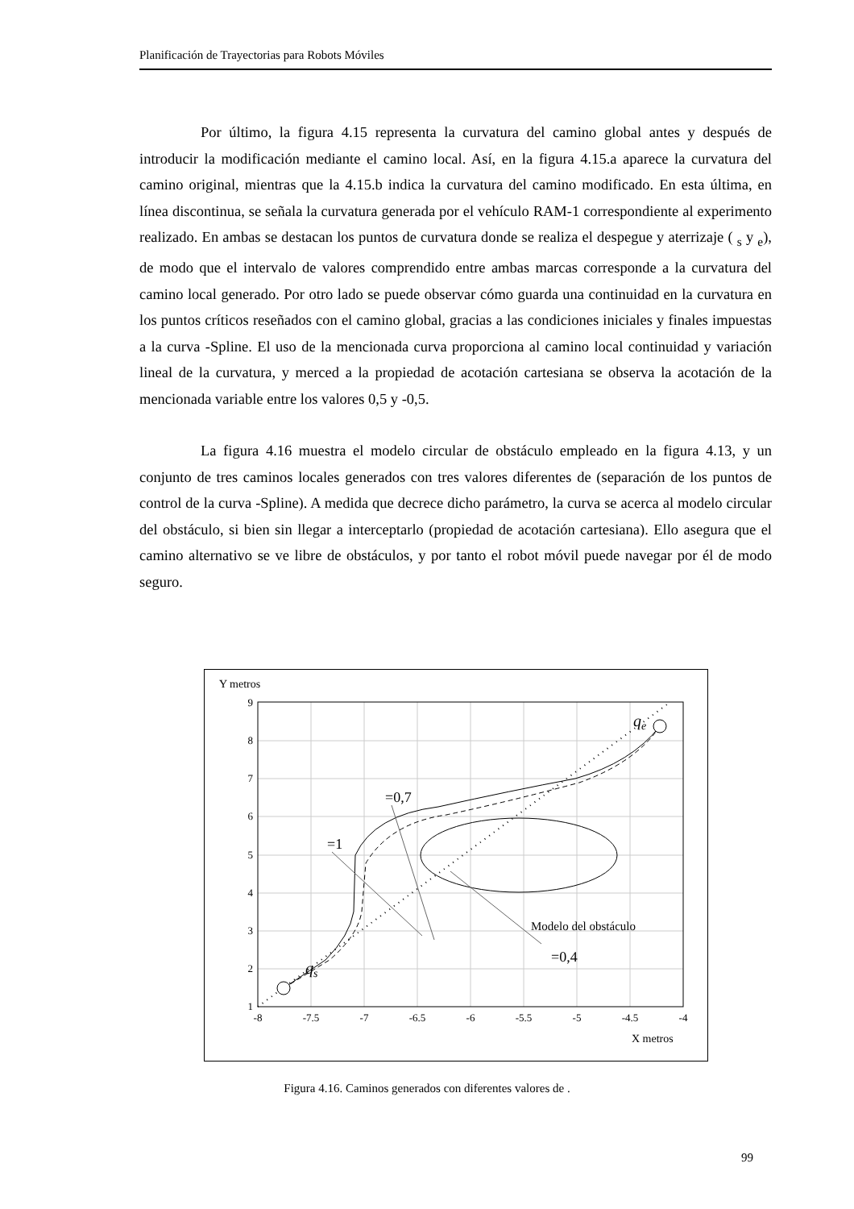Planificación de Trayectorias para Robots Móviles
Por último, la figura 4.15 representa la curvatura del camino global antes y después de introducir la modificación mediante el camino local. Así, en la figura 4.15.a aparece la curvatura del camino original, mientras que la 4.15.b indica la curvatura del camino modificado. En esta última, en línea discontinua, se señala la curvatura generada por el vehículo RAM-1 correspondiente al experimento realizado. En ambas se destacan los puntos de curvatura donde se realiza el despegue y aterrizaje ( <sub>s</sub> y <sub>e</sub>), de modo que el intervalo de valores comprendido entre ambas marcas corresponde a la curvatura del camino local generado. Por otro lado se puede observar cómo guarda una continuidad en la curvatura en los puntos críticos reseñados con el camino global, gracias a las condiciones iniciales y finales impuestas a la curva -Spline. El uso de la mencionada curva proporciona al camino local continuidad y variación lineal de la curvatura, y merced a la propiedad de acotación cartesiana se observa la acotación de la mencionada variable entre los valores 0,5 y -0,5.
La figura 4.16 muestra el modelo circular de obstáculo empleado en la figura 4.13, y un conjunto de tres caminos locales generados con tres valores diferentes de (separación de los puntos de control de la curva -Spline). A medida que decrece dicho parámetro, la curva se acerca al modelo circular del obstáculo, si bien sin llegar a interceptarlo (propiedad de acotación cartesiana). Ello asegura que el camino alternativo se ve libre de obstáculos, y por tanto el robot móvil puede navegar por él de modo seguro.
Y metros
9
8
7
6
5
4
3
2
1
-8
-7.5
-7
-6.5
-6
-5.5
-5
-4.5
-4
X metros
qs
qe
=0,7
=1
=0,4
Modelo del obstáculo
Figura 4.16. Caminos generados con diferentes valores de .
99